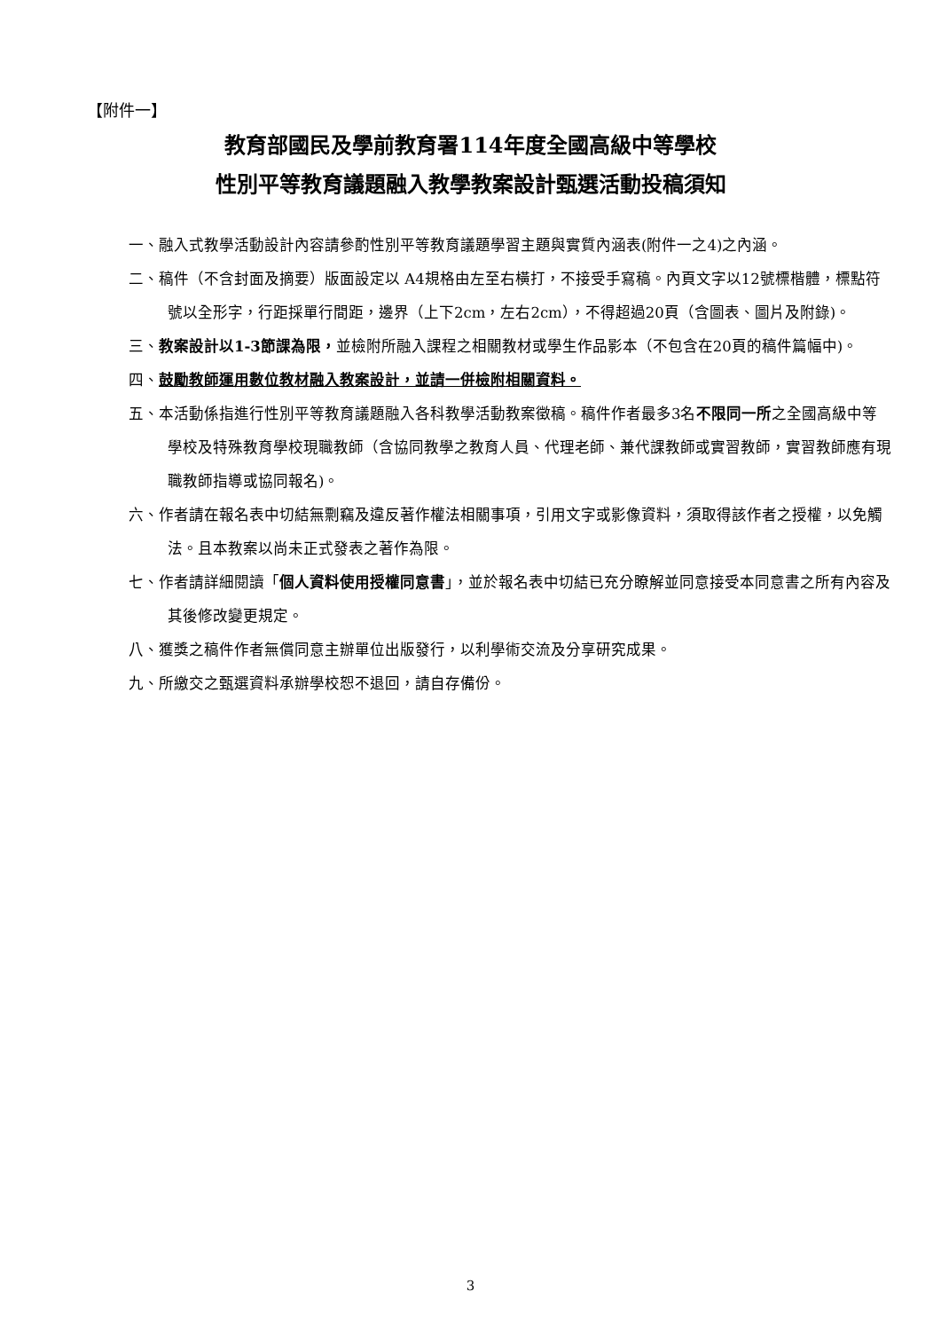【附件一】
教育部國民及學前教育署114年度全國高級中等學校
性別平等教育議題融入教學教案設計甄選活動投稿須知
一、融入式教學活動設計內容請參酌性別平等教育議題學習主題與實質內涵表(附件一之4)之內涵。
二、稿件（不含封面及摘要）版面設定以 A4規格由左至右橫打，不接受手寫稿。內頁文字以12號標楷體，標點符號以全形字，行距採單行間距，邊界（上下2cm，左右2cm），不得超過20頁（含圖表、圖片及附錄)。
三、教案設計以1-3節課為限，並檢附所融入課程之相關教材或學生作品影本（不包含在20頁的稿件篇幅中)。
四、鼓勵教師運用數位教材融入教案設計，並請一併檢附相關資料。
五、本活動係指進行性別平等教育議題融入各科教學活動教案徵稿。稿件作者最多3名不限同一所之全國高級中等學校及特殊教育學校現職教師（含協同教學之教育人員、代理老師、兼代課教師或實習教師，實習教師應有現職教師指導或協同報名)。
六、作者請在報名表中切結無剽竊及違反著作權法相關事項，引用文字或影像資料，須取得該作者之授權，以免觸法。且本教案以尚未正式發表之著作為限。
七、作者請詳細閱讀「個人資料使用授權同意書」，並於報名表中切結已充分瞭解並同意接受本同意書之所有內容及其後修改變更規定。
八、獲獎之稿件作者無償同意主辦單位出版發行，以利學術交流及分享研究成果。
九、所繳交之甄選資料承辦學校恕不退回，請自存備份。
3